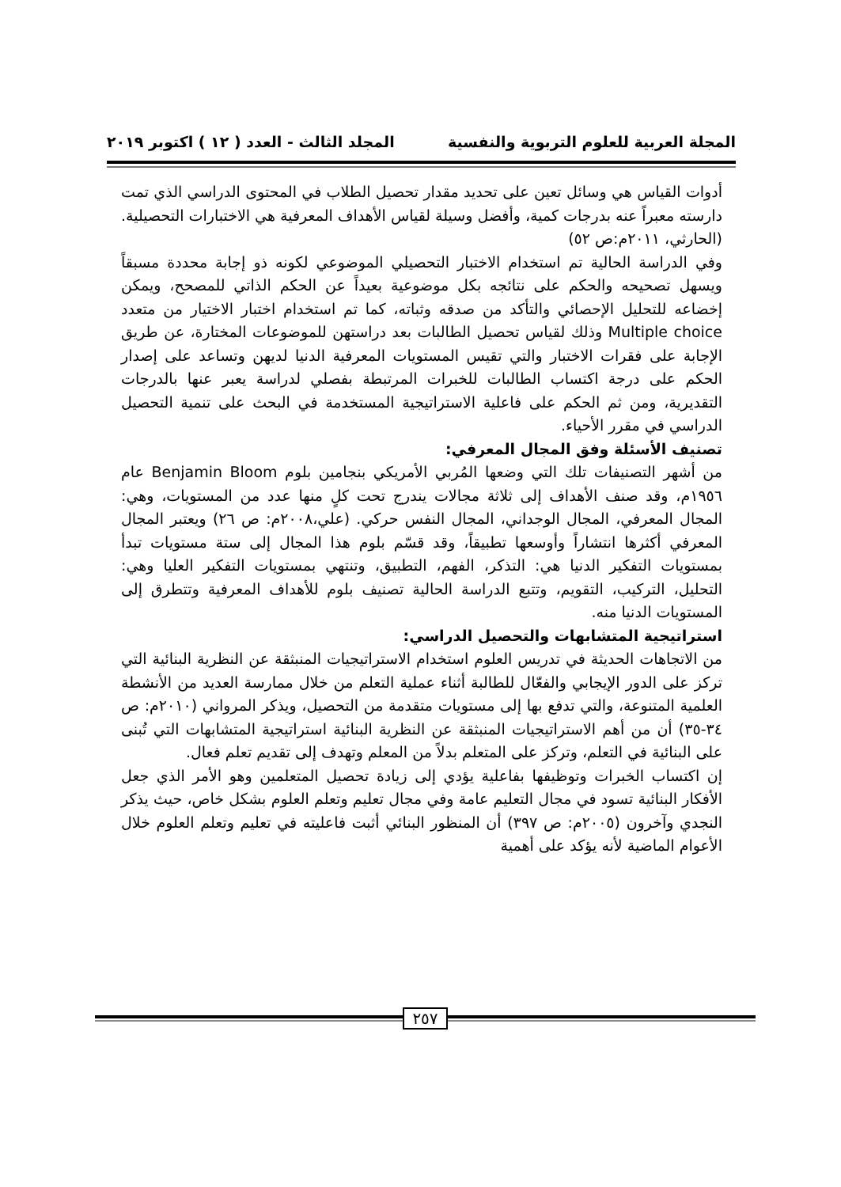المجلة العربية للعلوم التربوية والنفسية المجلد الثالث - العدد ( ١٢ ) اكتوبر ٢٠١٩
أدوات القياس هي وسائل تعين على تحديد مقدار تحصيل الطلاب في المحتوى الدراسي الذي تمت دارسته معبراً عنه بدرجات كمية، وأفضل وسيلة لقياس الأهداف المعرفية هي الاختبارات التحصيلية. (الحارثي، ٢٠١١م:ص ٥٢)
وفي الدراسة الحالية تم استخدام الاختبار التحصيلي الموضوعي لكونه ذو إجابة محددة مسبقاً ويسهل تصحيحه والحكم على نتائجه بكل موضوعية بعيداً عن الحكم الذاتي للمصحح، ويمكن إخضاعه للتحليل الإحصائي والتأكد من صدقه وثباته، كما تم استخدام اختبار الاختيار من متعدد Multiple choice وذلك لقياس تحصيل الطالبات بعد دراستهن للموضوعات المختارة، عن طريق الإجابة على فقرات الاختبار والتي تقيس المستويات المعرفية الدنيا لديهن وتساعد على إصدار الحكم على درجة اكتساب الطالبات للخبرات المرتبطة بفصلي لدراسة يعبر عنها بالدرجات التقديرية، ومن ثم الحكم على فاعلية الاستراتيجية المستخدمة في البحث على تنمية التحصيل الدراسي في مقرر الأحياء.
تصنيف الأسئلة وفق المجال المعرفي:
من أشهر التصنيفات تلك التي وضعها المُربي الأمريكي بنجامين بلوم Benjamin Bloom عام ١٩٥٦م، وقد صنف الأهداف إلى ثلاثة مجالات يندرج تحت كلٍ منها عدد من المستويات، وهي: المجال المعرفي، المجال الوجداني، المجال النفس حركي. (علي،٢٠٠٨م: ص ٢٦) ويعتبر المجال المعرفي أكثرها انتشاراً وأوسعها تطبيقاً، وقد قسّم بلوم هذا المجال إلى ستة مستويات تبدأ بمستويات التفكير الدنيا هي: التذكر، الفهم، التطبيق، وتنتهي بمستويات التفكير العليا وهي: التحليل، التركيب، التقويم، وتتبع الدراسة الحالية تصنيف بلوم للأهداف المعرفية وتتطرق إلى المستويات الدنيا منه.
استراتيجية المتشابهات والتحصيل الدراسي:
من الاتجاهات الحديثة في تدريس العلوم استخدام الاستراتيجيات المنبثقة عن النظرية البنائية التي تركز على الدور الإيجابي والفعّال للطالبة أثناء عملية التعلم من خلال ممارسة العديد من الأنشطة العلمية المتنوعة، والتي تدفع بها إلى مستويات متقدمة من التحصيل، ويذكر المرواني (٢٠١٠م: ص ٣٤-٣٥) أن من أهم الاستراتيجيات المنبثقة عن النظرية البنائية استراتيجية المتشابهات التي تُبنى على البنائية في التعلم، وتركز على المتعلم بدلاً من المعلم وتهدف إلى تقديم تعلم فعال.
إن اكتساب الخبرات وتوظيفها بفاعلية يؤدي إلى زيادة تحصيل المتعلمين وهو الأمر الذي جعل الأفكار البنائية تسود في مجال التعليم عامة وفي مجال تعليم وتعلم العلوم بشكل خاص، حيث يذكر النجدي وآخرون (٢٠٠٥م: ص ٣٩٧) أن المنظور البنائي أثبت فاعليته في تعليم وتعلم العلوم خلال الأعوام الماضية لأنه يؤكد على أهمية
٢٥٧